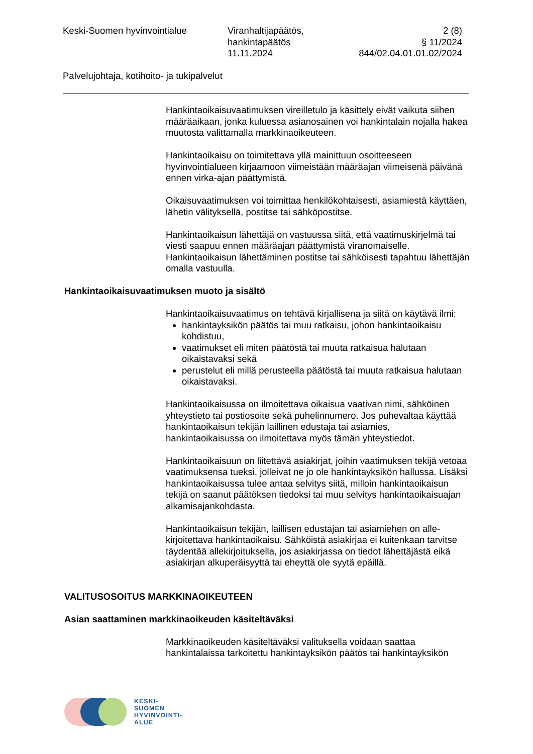Keski-Suomen hyvinvointialue Viranhaltijapäätös,
hankintapäätös
11.11.2024
2 (8)
§ 11/2024
844/02.04.01.01.02/2024
Palvelujohtaja, kotihoito- ja tukipalvelut
Hankintaoikaisuvaatimuksen vireilletulo ja käsittely eivät vaikuta siihen määräaikaan, jonka kuluessa asianosainen voi hankintalain nojalla hakea muutosta valittamalla markkinaoikeuteen.
Hankintaoikaisu on toimitettava yllä mainittuun osoitteeseen hyvinvointialueen kirjaamoon viimeistään määräajan viimeisenä päivänä ennen virka-ajan päättymistä.
Oikaisuvaatimuksen voi toimittaa henkilökohtaisesti, asiamiestä käyttäen, lähetin välityksellä, postitse tai sähköpostitse.
Hankintaoikaisun lähettäjä on vastuussa siitä, että vaatimuskirjelmä tai viesti saapuu ennen määräajan päättymistä viranomaiselle. Hankintaoikaisun lähettäminen postitse tai sähköisesti tapahtuu lähettäjän omalla vastuulla.
Hankintaoikaisuvaatimuksen muoto ja sisältö
Hankintaoikaisuvaatimus on tehtävä kirjallisena ja siitä on käytävä ilmi:
hankintayksikön päätös tai muu ratkaisu, johon hankintaoikaisu kohdistuu,
vaatimukset eli miten päätöstä tai muuta ratkaisua halutaan oikaistavaksi sekä
perustelut eli millä perusteella päätöstä tai muuta ratkaisua halutaan oikaistavaksi.
Hankintaoikaisussa on ilmoitettava oikaisua vaativan nimi, sähköinen yhteystieto tai postiosoite sekä puhelinnumero. Jos puhevaltaa käyttää hankintaoikaisun tekijän laillinen edustaja tai asiamies, hankintaoikaisussa on ilmoitettava myös tämän yhteystiedot.
Hankintaoikaisuun on liitettävä asiakirjat, joihin vaatimuksen tekijä vetoaa vaatimuksensa tueksi, jolleivat ne jo ole hankintayksikön hallussa. Lisäksi hankintaoikaisussa tulee antaa selvitys siitä, milloin hankintaoikaisun tekijä on saanut päätöksen tiedoksi tai muu selvitys hankintaoikaisuajan alkamisajankohdasta.
Hankintaoikaisun tekijän, laillisen edustajan tai asiamiehen on alle-kirjoitettava hankintaoikaisu. Sähköistä asiakirjaa ei kuitenkaan tarvitse täydentää allekirjoituksella, jos asiakirjassa on tiedot lähettäjästä eikä asiakirjan alkuperäisyyttä tai eheyttä ole syytä epäillä.
VALITUSOSOITUS MARKKINAOIKEUTEEN
Asian saattaminen markkinaoikeuden käsiteltäväksi
Markkinaoikeuden käsiteltäväksi valituksella voidaan saattaa hankintalaissa tarkoitettu hankintayksikön päätös tai hankintayksikön
KESKI-
SUOMEN
HYVINVOINTI-
ALUE